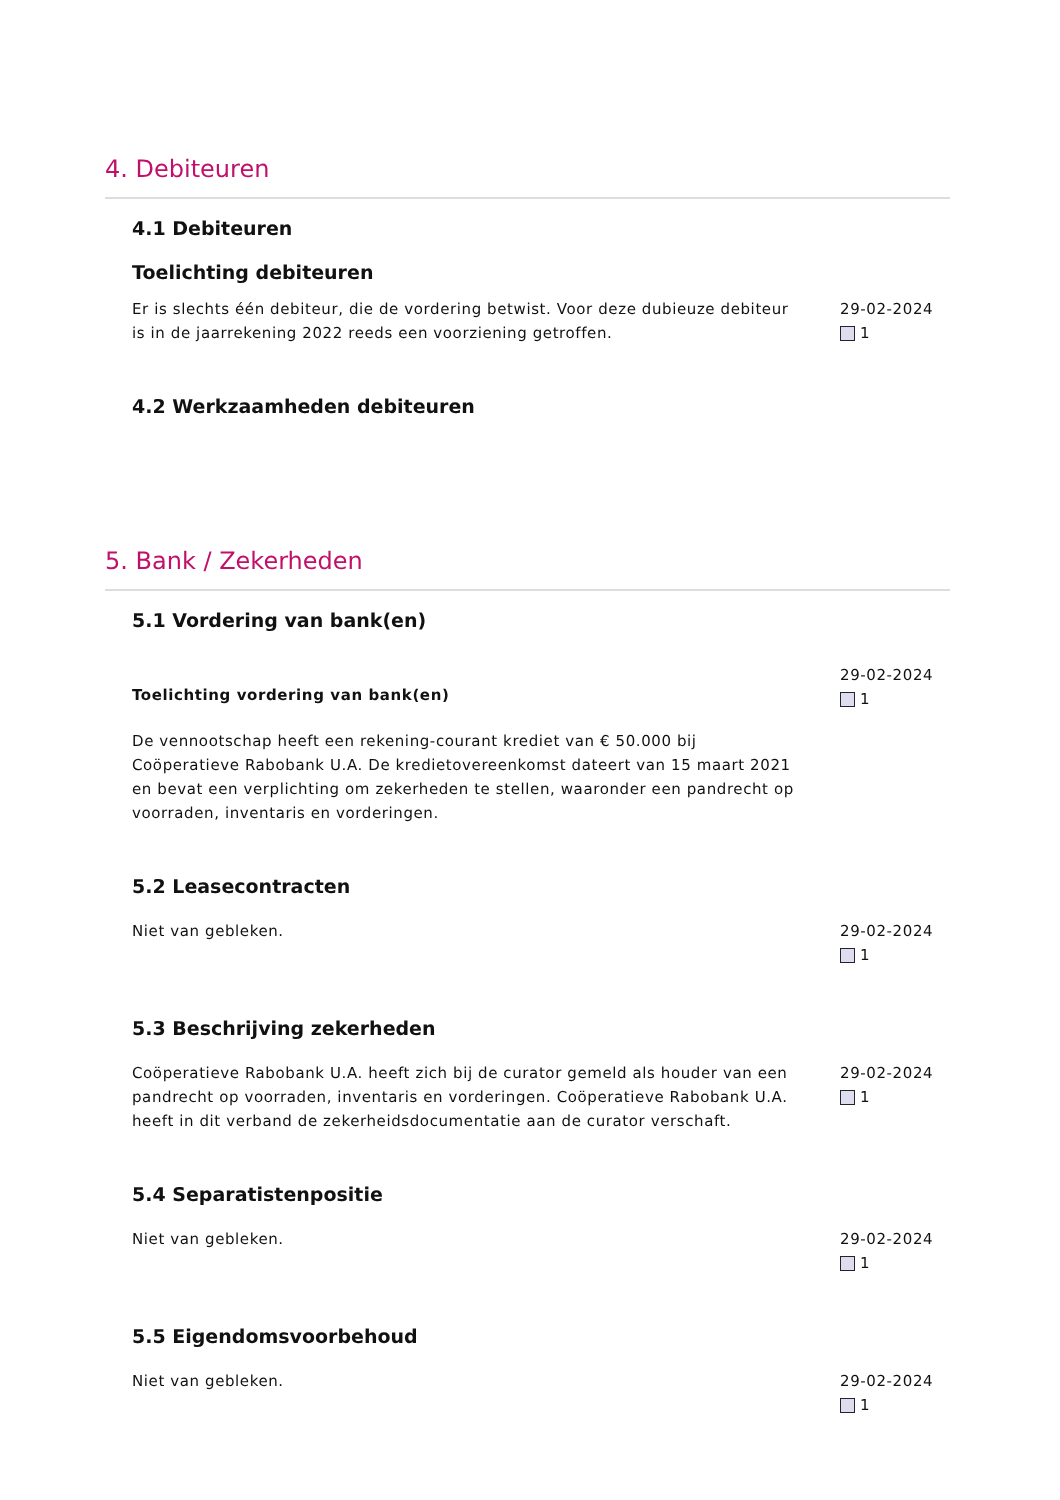4. Debiteuren
4.1 Debiteuren
Toelichting debiteuren
Er is slechts één debiteur, die de vordering betwist. Voor deze dubieuze debiteur is in de jaarrekening 2022 reeds een voorziening getroffen.
29-02-2024
1
4.2 Werkzaamheden debiteuren
5. Bank / Zekerheden
5.1 Vordering van bank(en)
Toelichting vordering van bank(en)
De vennootschap heeft een rekening-courant krediet van € 50.000 bij Coöperatieve Rabobank U.A. De kredietovereenkomst dateert van 15 maart 2021 en bevat een verplichting om zekerheden te stellen, waaronder een pandrecht op voorraden, inventaris en vorderingen.
29-02-2024
1
5.2 Leasecontracten
Niet van gebleken. 29-02-2024
1
5.3 Beschrijving zekerheden
Coöperatieve Rabobank U.A. heeft zich bij de curator gemeld als houder van een pandrecht op voorraden, inventaris en vorderingen. Coöperatieve Rabobank U.A. heeft in dit verband de zekerheidsdocumentatie aan de curator verschaft.
29-02-2024
1
5.4 Separatistenpositie
Niet van gebleken. 29-02-2024
1
5.5 Eigendomsvoorbehoud
Niet van gebleken. 29-02-2024
1